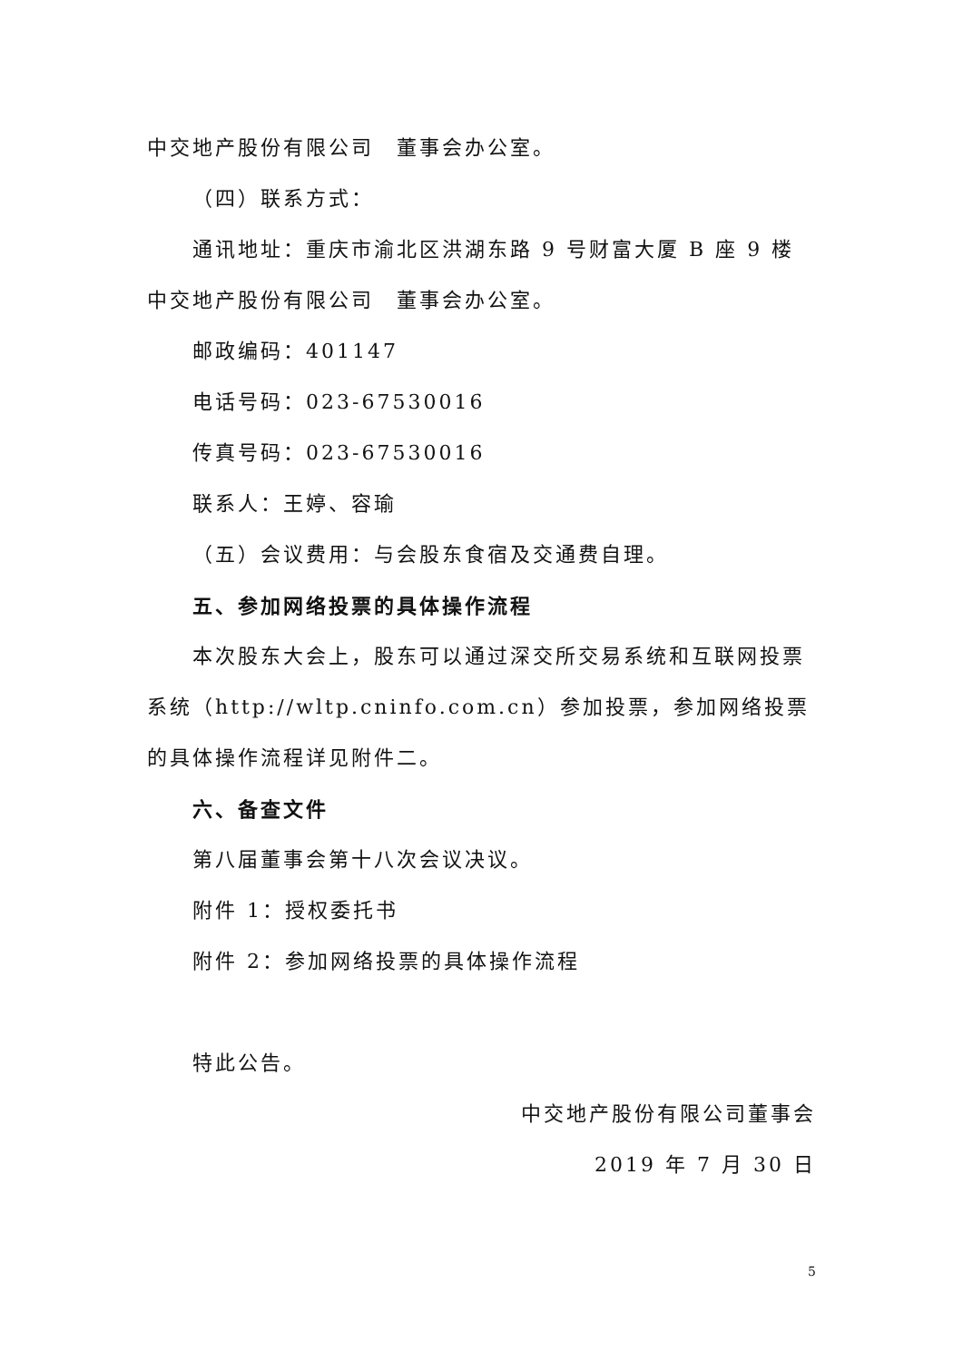中交地产股份有限公司　董事会办公室。
（四）联系方式：
通讯地址：重庆市渝北区洪湖东路 9 号财富大厦 B 座 9 楼　 中交地产股份有限公司　董事会办公室。
邮政编码：401147
电话号码：023-67530016
传真号码：023-67530016
联系人：王婷、容瑜
（五）会议费用：与会股东食宿及交通费自理。
五、参加网络投票的具体操作流程
本次股东大会上，股东可以通过深交所交易系统和互联网投票系统（http://wltp.cninfo.com.cn）参加投票，参加网络投票的具体操作流程详见附件二。
六、备查文件
第八届董事会第十八次会议决议。
附件 1：授权委托书
附件 2：参加网络投票的具体操作流程
特此公告。
中交地产股份有限公司董事会
2019 年 7 月 30 日
5